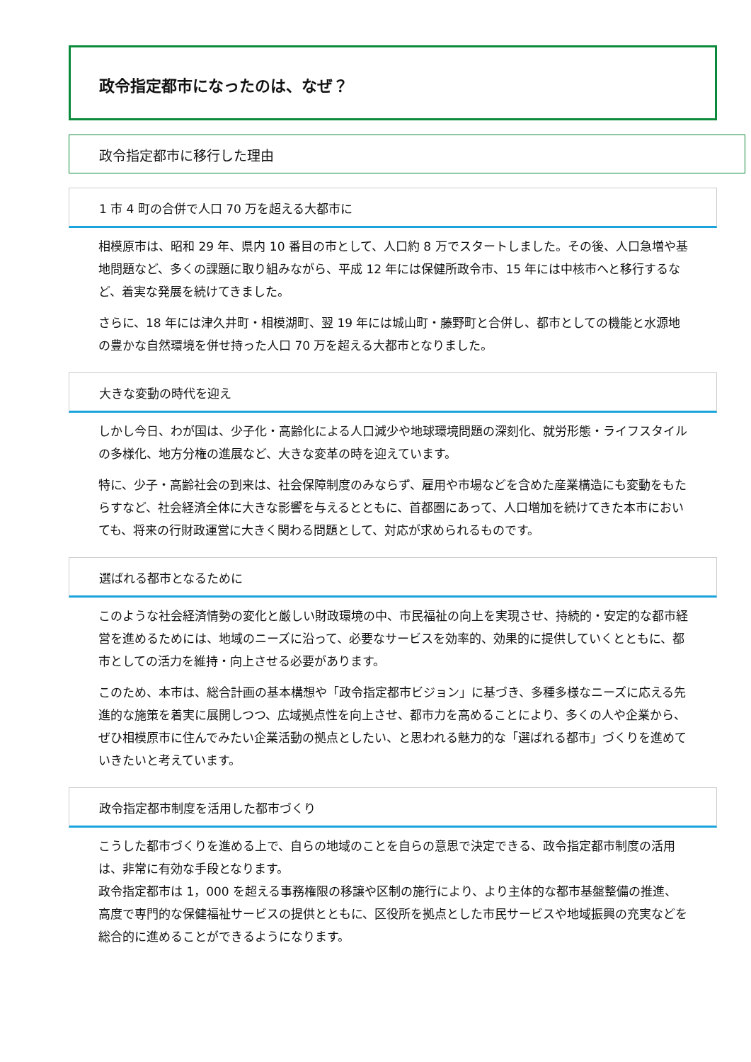政令指定都市になったのは、なぜ？
政令指定都市に移行した理由
1 市 4 町の合併で人口 70 万を超える大都市に
相模原市は、昭和 29 年、県内 10 番目の市として、人口約 8 万でスタートしました。その後、人口急増や基地問題など、多くの課題に取り組みながら、平成 12 年には保健所政令市、15 年には中核市へと移行するなど、着実な発展を続けてきました。
さらに、18 年には津久井町・相模湖町、翌 19 年には城山町・藤野町と合併し、都市としての機能と水源地の豊かな自然環境を併せ持った人口 70 万を超える大都市となりました。
大きな変動の時代を迎え
しかし今日、わが国は、少子化・高齢化による人口減少や地球環境問題の深刻化、就労形態・ライフスタイルの多様化、地方分権の進展など、大きな変革の時を迎えています。
特に、少子・高齢社会の到来は、社会保障制度のみならず、雇用や市場などを含めた産業構造にも変動をもたらすなど、社会経済全体に大きな影響を与えるとともに、首都圏にあって、人口増加を続けてきた本市においても、将来の行財政運営に大きく関わる問題として、対応が求められるものです。
選ばれる都市となるために
このような社会経済情勢の変化と厳しい財政環境の中、市民福祉の向上を実現させ、持続的・安定的な都市経営を進めるためには、地域のニーズに沿って、必要なサービスを効率的、効果的に提供していくとともに、都市としての活力を維持・向上させる必要があります。
このため、本市は、総合計画の基本構想や「政令指定都市ビジョン」に基づき、多種多様なニーズに応える先進的な施策を着実に展開しつつ、広域拠点性を向上させ、都市力を高めることにより、多くの人や企業から、ぜひ相模原市に住んでみたい企業活動の拠点としたい、と思われる魅力的な「選ばれる都市」づくりを進めていきたいと考えています。
政令指定都市制度を活用した都市づくり
こうした都市づくりを進める上で、自らの地域のことを自らの意思で決定できる、政令指定都市制度の活用は、非常に有効な手段となります。
政令指定都市は 1，000 を超える事務権限の移譲や区制の施行により、より主体的な都市基盤整備の推進、高度で専門的な保健福祉サービスの提供とともに、区役所を拠点とした市民サービスや地域振興の充実などを総合的に進めることができるようになります。